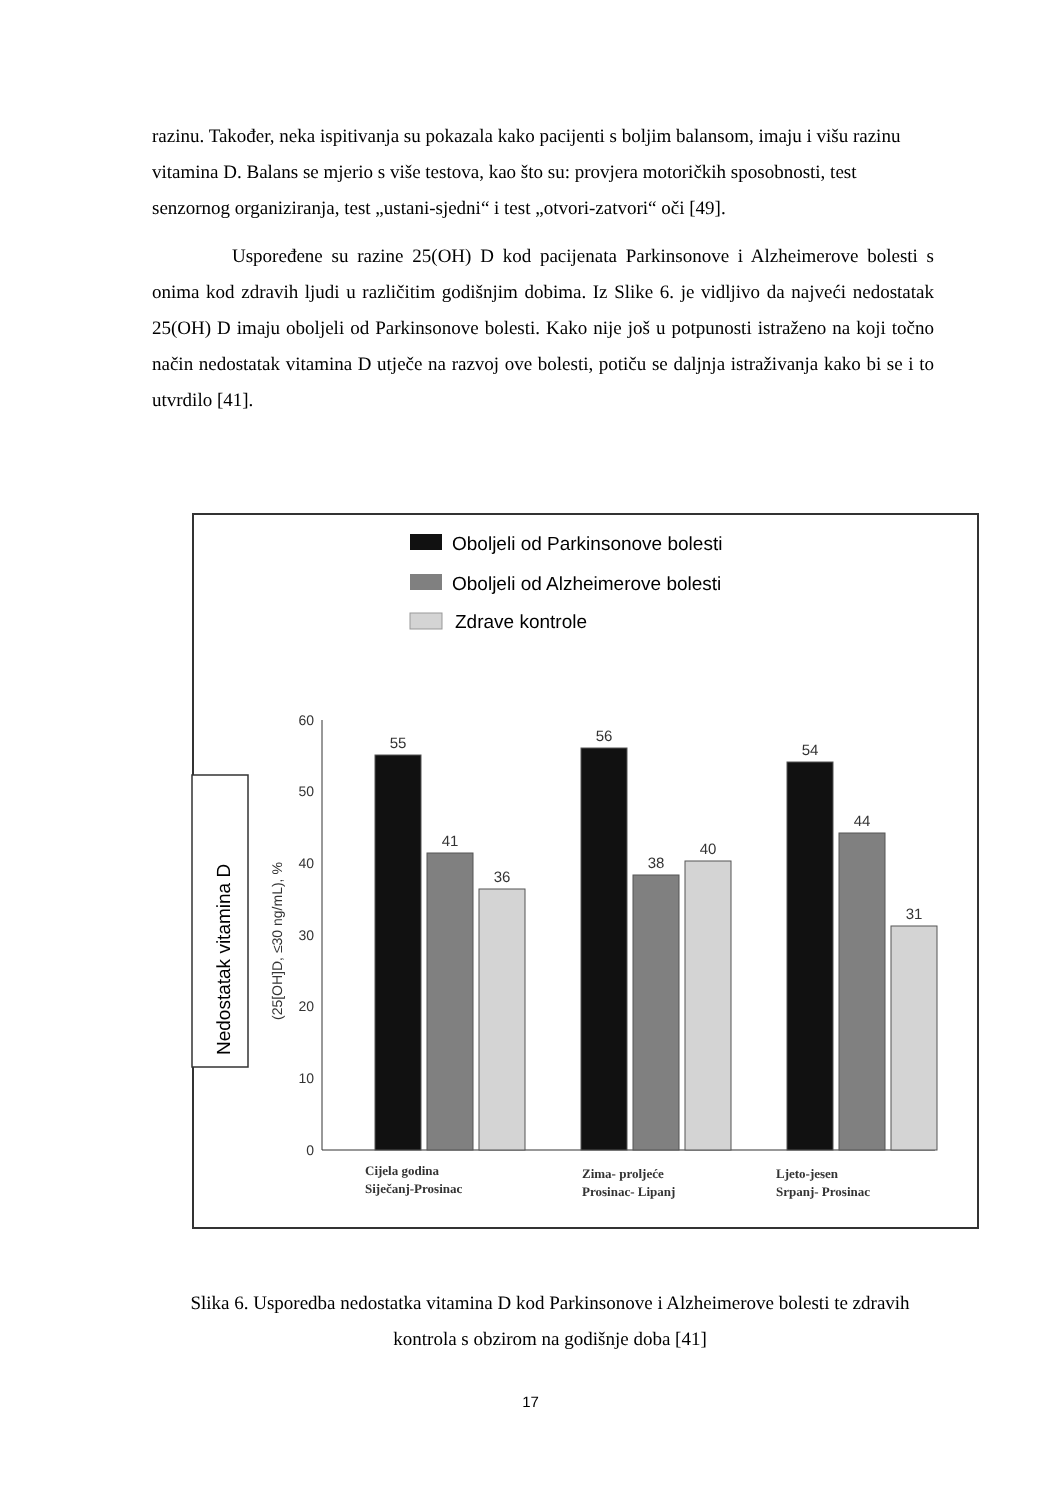razinu. Također, neka ispitivanja su pokazala kako pacijenti s boljim balansom, imaju i višu razinu vitamina D. Balans se mjerio s više testova, kao što su: provjera motoričkih sposobnosti, test senzornog organiziranja, test „ustani-sjedni“ i test „otvori-zatvori“ oči [49].
Uspoređene su razine 25(OH) D kod pacijenata Parkinsonove i Alzheimerove bolesti s onima kod zdravih ljudi u različitim godišnjim dobima. Iz Slike 6. je vidljivo da najveći nedostatak 25(OH) D imaju oboljeli od Parkinsonove bolesti. Kako nije još u potpunosti istraženo na koji točno način nedostatak vitamina D utječe na razvoj ove bolesti, potiču se daljnja istraživanja kako bi se i to utvrdilo [41].
Oboljeli od Parkinsonove bolesti
Oboljeli od Alzheimerove bolesti
Zdrave kontrole
Nedostatak vitamina D
(25[OH]D, ≤30 ng/mL), %
0
10
20
30
40
50
60
55
41
36
56
38
40
54
44
31
Cijela godina
Siječanj-Prosinac
Zima- proljeće
Prosinac- Lipanj
Ljeto-jesen
Srpanj- Prosinac
Slika 6. Usporedba nedostatka vitamina D kod Parkinsonove i Alzheimerove bolesti te zdravih kontrola s obzirom na godišnje doba [41]
17